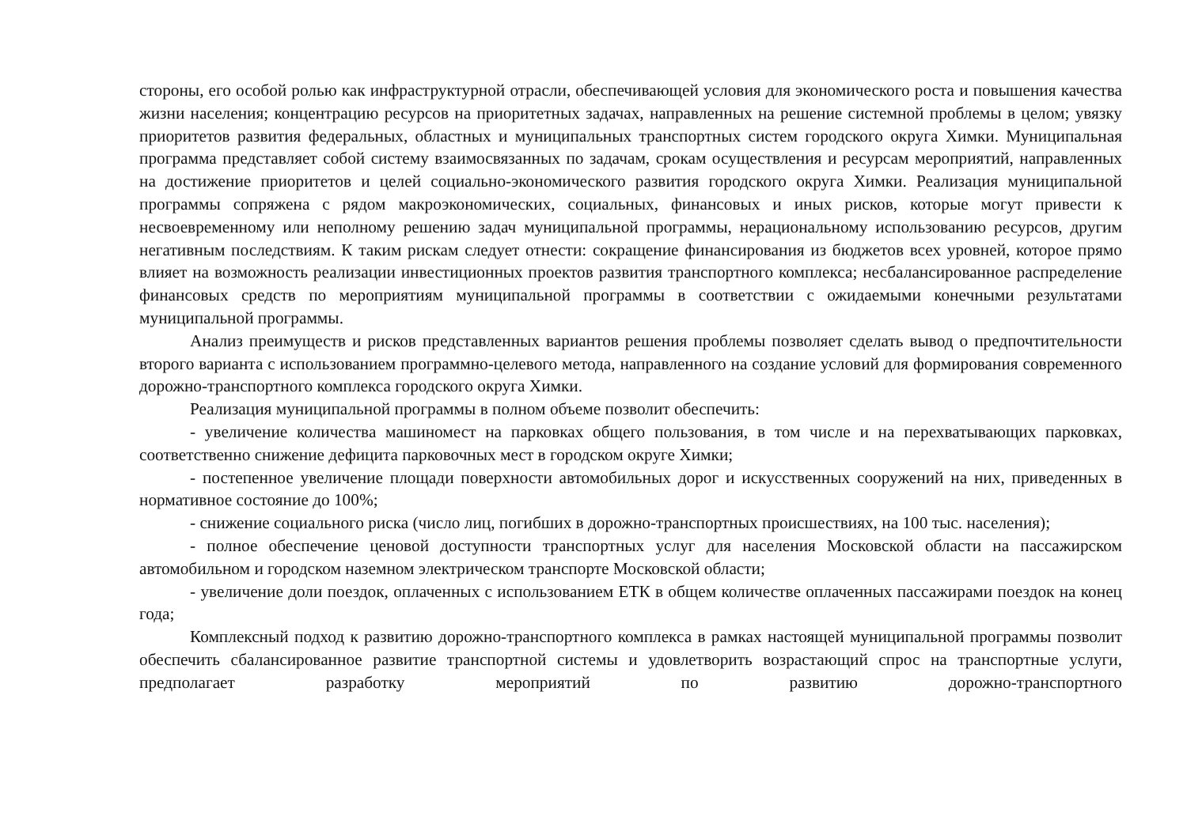стороны, его особой ролью как инфраструктурной отрасли, обеспечивающей условия для экономического роста и повышения качества жизни населения; концентрацию ресурсов на приоритетных задачах, направленных на решение системной проблемы в целом; увязку приоритетов развития федеральных, областных и муниципальных транспортных систем городского округа Химки. Муниципальная программа представляет собой систему взаимосвязанных по задачам, срокам осуществления и ресурсам мероприятий, направленных на достижение приоритетов и целей социально-экономического развития городского округа Химки. Реализация муниципальной программы сопряжена с рядом макроэкономических, социальных, финансовых и иных рисков, которые могут привести к несвоевременному или неполному решению задач муниципальной программы, нерациональному использованию ресурсов, другим негативным последствиям. К таким рискам следует отнести: сокращение финансирования из бюджетов всех уровней, которое прямо влияет на возможность реализации инвестиционных проектов развития транспортного комплекса; несбалансированное распределение финансовых средств по мероприятиям муниципальной программы в соответствии с ожидаемыми конечными результатами муниципальной программы.
Анализ преимуществ и рисков представленных вариантов решения проблемы позволяет сделать вывод о предпочтительности второго варианта с использованием программно-целевого метода, направленного на создание условий для формирования современного дорожно-транспортного комплекса городского округа Химки.
Реализация муниципальной программы в полном объеме позволит обеспечить:
- увеличение количества машиномест на парковках общего пользования, в том числе и на перехватывающих парковках, соответственно снижение дефицита парковочных мест в городском округе Химки;
- постепенное увеличение площади поверхности автомобильных дорог и искусственных сооружений на них, приведенных в нормативное состояние до 100%;
- снижение социального риска (число лиц, погибших в дорожно-транспортных происшествиях, на 100 тыс. населения);
- полное обеспечение ценовой доступности транспортных услуг для населения Московской области на пассажирском автомобильном и городском наземном электрическом транспорте Московской области;
- увеличение доли поездок, оплаченных с использованием ЕТК в общем количестве оплаченных пассажирами поездок на конец года;
Комплексный подход к развитию дорожно-транспортного комплекса в рамках настоящей муниципальной программы позволит обеспечить сбалансированное развитие транспортной системы и удовлетворить возрастающий спрос на транспортные услуги, предполагает разработку мероприятий по развитию дорожно-транспортного